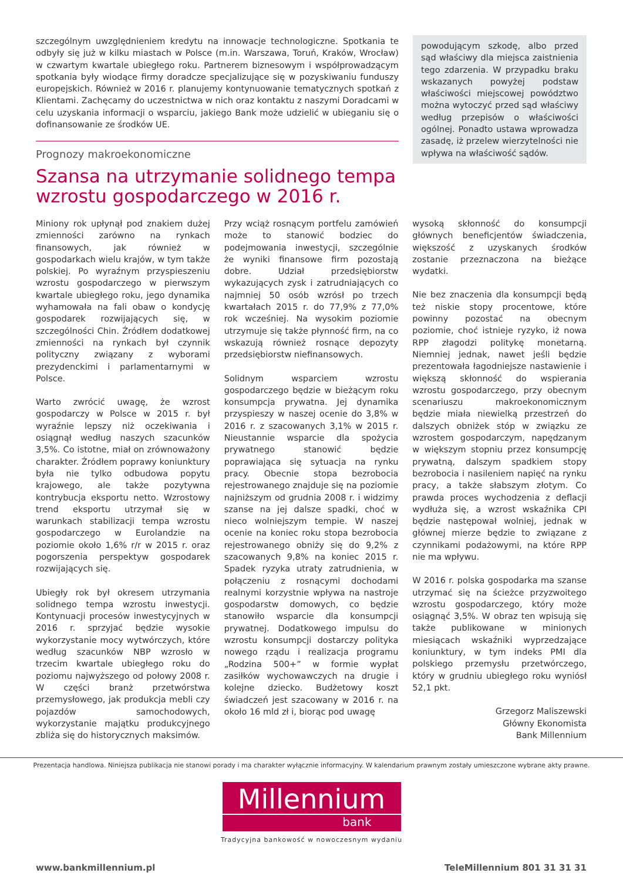szczególnym uwzględnieniem kredytu na innowacje technologiczne. Spotkania te odbyły się już w kilku miastach w Polsce (m.in. Warszawa, Toruń, Kraków, Wrocław) w czwartym kwartale ubiegłego roku. Partnerem biznesowym i współprowadzącym spotkania były wiodące firmy doradcze specjalizujące się w pozyskiwaniu funduszy europejskich. Również w 2016 r. planujemy kontynuowanie tematycznych spotkań z Klientami. Zachęcamy do uczestnictwa w nich oraz kontaktu z naszymi Doradcami w celu uzyskania informacji o wsparciu, jakiego Bank może udzielić w ubieganiu się o dofinansowanie ze środków UE.
Prognozy makroekonomiczne
powodującym szkodę, albo przed sąd właściwy dla miejsca zaistnienia tego zdarzenia. W przypadku braku wskazanych powyżej podstaw właściwości miejscowej powództwo można wytoczyć przed sąd właściwy według przepisów o właściwości ogólnej. Ponadto ustawa wprowadza zasadę, iż przelew wierzytelności nie wpływa na właściwość sądów.
Szansa na utrzymanie solidnego tempa
wzrostu gospodarczego w 2016 r.
Miniony rok upłynął pod znakiem dużej zmienności zarówno na rynkach finansowych, jak również w gospodarkach wielu krajów, w tym także polskiej. Po wyraźnym przyspieszeniu wzrostu gospodarczego w pierwszym kwartale ubiegłego roku, jego dynamika wyhamowała na fali obaw o kondycję gospodarek rozwijających się, w szczególności Chin. Źródłem dodatkowej zmienności na rynkach był czynnik polityczny związany z wyborami prezydenckimi i parlamentarnymi w Polsce.
Warto zwrócić uwagę, że wzrost gospodarczy w Polsce w 2015 r. był wyraźnie lepszy niż oczekiwania i osiągnął według naszych szacunków 3,5%. Co istotne, miał on zrównoważony charakter. Źródłem poprawy koniunktury była nie tylko odbudowa popytu krajowego, ale także pozytywna kontrybucja eksportu netto. Wzrostowy trend eksportu utrzymał się w warunkach stabilizacji tempa wzrostu gospodarczego w Eurolandzie na poziomie około 1,6% r/r w 2015 r. oraz pogorszenia perspektyw gospodarek rozwijających się.
Ubiegły rok był okresem utrzymania solidnego tempa wzrostu inwestycji. Kontynuacji procesów inwestycyjnych w 2016 r. sprzyjać będzie wysokie wykorzystanie mocy wytwórczych, które według szacunków NBP wzrosło w trzecim kwartale ubiegłego roku do poziomu najwyższego od połowy 2008 r. W części branż przetwórstwa przemysłowego, jak produkcja mebli czy pojazdów samochodowych, wykorzystanie majątku produkcyjnego zbliża się do historycznych maksimów.
Przy wciąż rosnącym portfelu zamówień może to stanowić bodziec do podejmowania inwestycji, szczególnie że wyniki finansowe firm pozostają dobre. Udział przedsiębiorstw wykazujących zysk i zatrudniających co najmniej 50 osób wzrósł po trzech kwartałach 2015 r. do 77,9% z 77,0% rok wcześniej. Na wysokim poziomie utrzymuje się także płynność firm, na co wskazują również rosnące depozyty przedsiębiorstw niefinansowych.
Solidnym wsparciem wzrostu gospodarczego będzie w bieżącym roku konsumpcja prywatna. Jej dynamika przyspieszy w naszej ocenie do 3,8% w 2016 r. z szacowanych 3,1% w 2015 r. Nieustannie wsparcie dla spożycia prywatnego stanowić będzie poprawiająca się sytuacja na rynku pracy. Obecnie stopa bezrobocia rejestrowanego znajduje się na poziomie najniższym od grudnia 2008 r. i widzimy szanse na jej dalsze spadki, choć w nieco wolniejszym tempie. W naszej ocenie na koniec roku stopa bezrobocia rejestrowanego obniży się do 9,2% z szacowanych 9,8% na koniec 2015 r. Spadek ryzyka utraty zatrudnienia, w połączeniu z rosnącymi dochodami realnymi korzystnie wpływa na nastroje gospodarstw domowych, co będzie stanowiło wsparcie dla konsumpcji prywatnej. Dodatkowego impulsu do wzrostu konsumpcji dostarczy polityka nowego rządu i realizacja programu „Rodzina 500+” w formie wypłat zasiłków wychowawczych na drugie i kolejne dziecko. Budżetowy koszt świadczeń jest szacowany w 2016 r. na około 16 mld zł i, biorąc pod uwagę
wysoką skłonność do konsumpcji głównych beneficjentów świadczenia, większość z uzyskanych środków zostanie przeznaczona na bieżące wydatki.
Nie bez znaczenia dla konsumpcji będą też niskie stopy procentowe, które powinny pozostać na obecnym poziomie, choć istnieje ryzyko, iż nowa RPP złagodzi politykę monetarną. Niemniej jednak, nawet jeśli będzie prezentowała łagodniejsze nastawienie i większą skłonność do wspierania wzrostu gospodarczego, przy obecnym scenariuszu makroekonomicznym będzie miała niewielką przestrzeń do dalszych obniżek stóp w związku ze wzrostem gospodarczym, napędzanym w większym stopniu przez konsumpcję prywatną, dalszym spadkiem stopy bezrobocia i nasileniem napięć na rynku pracy, a także słabszym złotym. Co prawda proces wychodzenia z deflacji wydłuża się, a wzrost wskaźnika CPI będzie następował wolniej, jednak w głównej mierze będzie to związane z czynnikami podażowymi, na które RPP nie ma wpływu.
W 2016 r. polska gospodarka ma szanse utrzymać się na ścieżce przyzwoitego wzrostu gospodarczego, który może osiągnąć 3,5%. W obraz ten wpisują się także publikowane w minionych miesiącach wskaźniki wyprzedzające koniunktury, w tym indeks PMI dla polskiego przemysłu przetwórczego, który w grudniu ubiegłego roku wyniósł 52,1 pkt.
Grzegorz Maliszewski
Główny Ekonomista
Bank Millennium
Prezentacja handlowa. Niniejsza publikacja nie stanowi porady i ma charakter wyłącznie informacyjny. W kalendarium prawnym zostały umieszczone wybrane akty prawne.
Millennium
bank
Tradycyjna bankowość w nowoczesnym wydaniu
www.bankmillennium.pl TeleMillennium 801 31 31 31